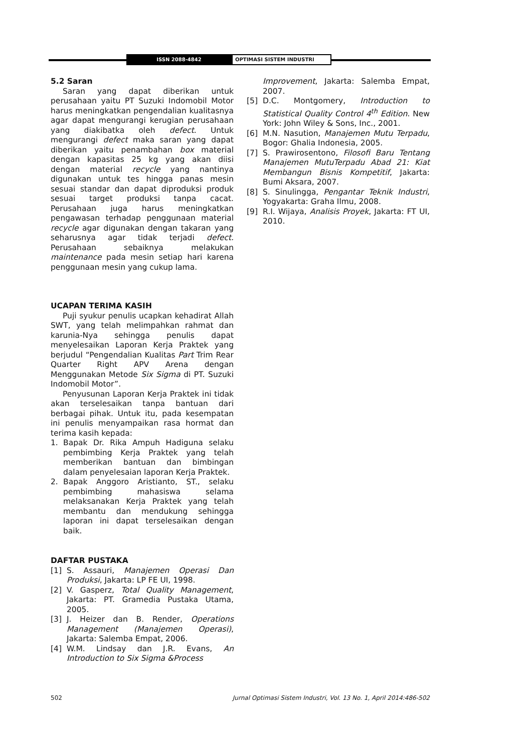ISSN 2088-4842
OPTIMASI SISTEM INDUSTRI
5.2 Saran
Saran yang dapat diberikan untuk perusahaan yaitu PT Suzuki Indomobil Motor harus meningkatkan pengendalian kualitasnya agar dapat mengurangi kerugian perusahaan yang diakibatka oleh defect. Untuk mengurangi defect maka saran yang dapat diberikan yaitu penambahan box material dengan kapasitas 25 kg yang akan diisi dengan material recycle yang nantinya digunakan untuk tes hingga panas mesin sesuai standar dan dapat diproduksi produk sesuai target produksi tanpa cacat. Perusahaan juga harus meningkatkan pengawasan terhadap penggunaan material recycle agar digunakan dengan takaran yang seharusnya agar tidak terjadi defect. Perusahaan sebaiknya melakukan maintenance pada mesin setiap hari karena penggunaan mesin yang cukup lama.
UCAPAN TERIMA KASIH
Puji syukur penulis ucapkan kehadirat Allah SWT, yang telah melimpahkan rahmat dan karunia-Nya sehingga penulis dapat menyelesaikan Laporan Kerja Praktek yang berjudul “Pengendalian Kualitas Part Trim Rear Quarter Right APV Arena dengan Menggunakan Metode Six Sigma di PT. Suzuki Indomobil Motor”.
Penyusunan Laporan Kerja Praktek ini tidak akan terselesaikan tanpa bantuan dari berbagai pihak. Untuk itu, pada kesempatan ini penulis menyampaikan rasa hormat dan terima kasih kepada:
1. Bapak Dr. Rika Ampuh Hadiguna selaku pembimbing Kerja Praktek yang telah memberikan bantuan dan bimbingan dalam penyelesaian laporan Kerja Praktek.
2. Bapak Anggoro Aristianto, ST., selaku pembimbing mahasiswa selama melaksanakan Kerja Praktek yang telah membantu dan mendukung sehingga laporan ini dapat terselesaikan dengan baik.
DAFTAR PUSTAKA
[1] S. Assauri, Manajemen Operasi Dan Produksi, Jakarta: LP FE UI, 1998.
[2] V. Gasperz, Total Quality Management, Jakarta: PT. Gramedia Pustaka Utama, 2005.
[3] J. Heizer dan B. Render, Operations Management (Manajemen Operasi), Jakarta: Salemba Empat, 2006.
[4] W.M. Lindsay dan J.R. Evans, An Introduction to Six Sigma &Process
Improvement, Jakarta: Salemba Empat, 2007.
[5] D.C. Montgomery, Introduction to Statistical Quality Control 4<sup>th</sup> Edition. New York: John Wiley & Sons, Inc., 2001.
[6] M.N. Nasution, Manajemen Mutu Terpadu, Bogor: Ghalia Indonesia, 2005.
[7] S. Prawirosentono, Filosofi Baru Tentang Manajemen MutuTerpadu Abad 21: Kiat Membangun Bisnis Kompetitif, Jakarta: Bumi Aksara, 2007.
[8] S. Sinulingga, Pengantar Teknik Industri, Yogyakarta: Graha Ilmu, 2008.
[9] R.I. Wijaya, Analisis Proyek, Jakarta: FT UI, 2010.
502 Jurnal Optimasi Sistem Industri, Vol. 13 No. 1, April 2014:486-502